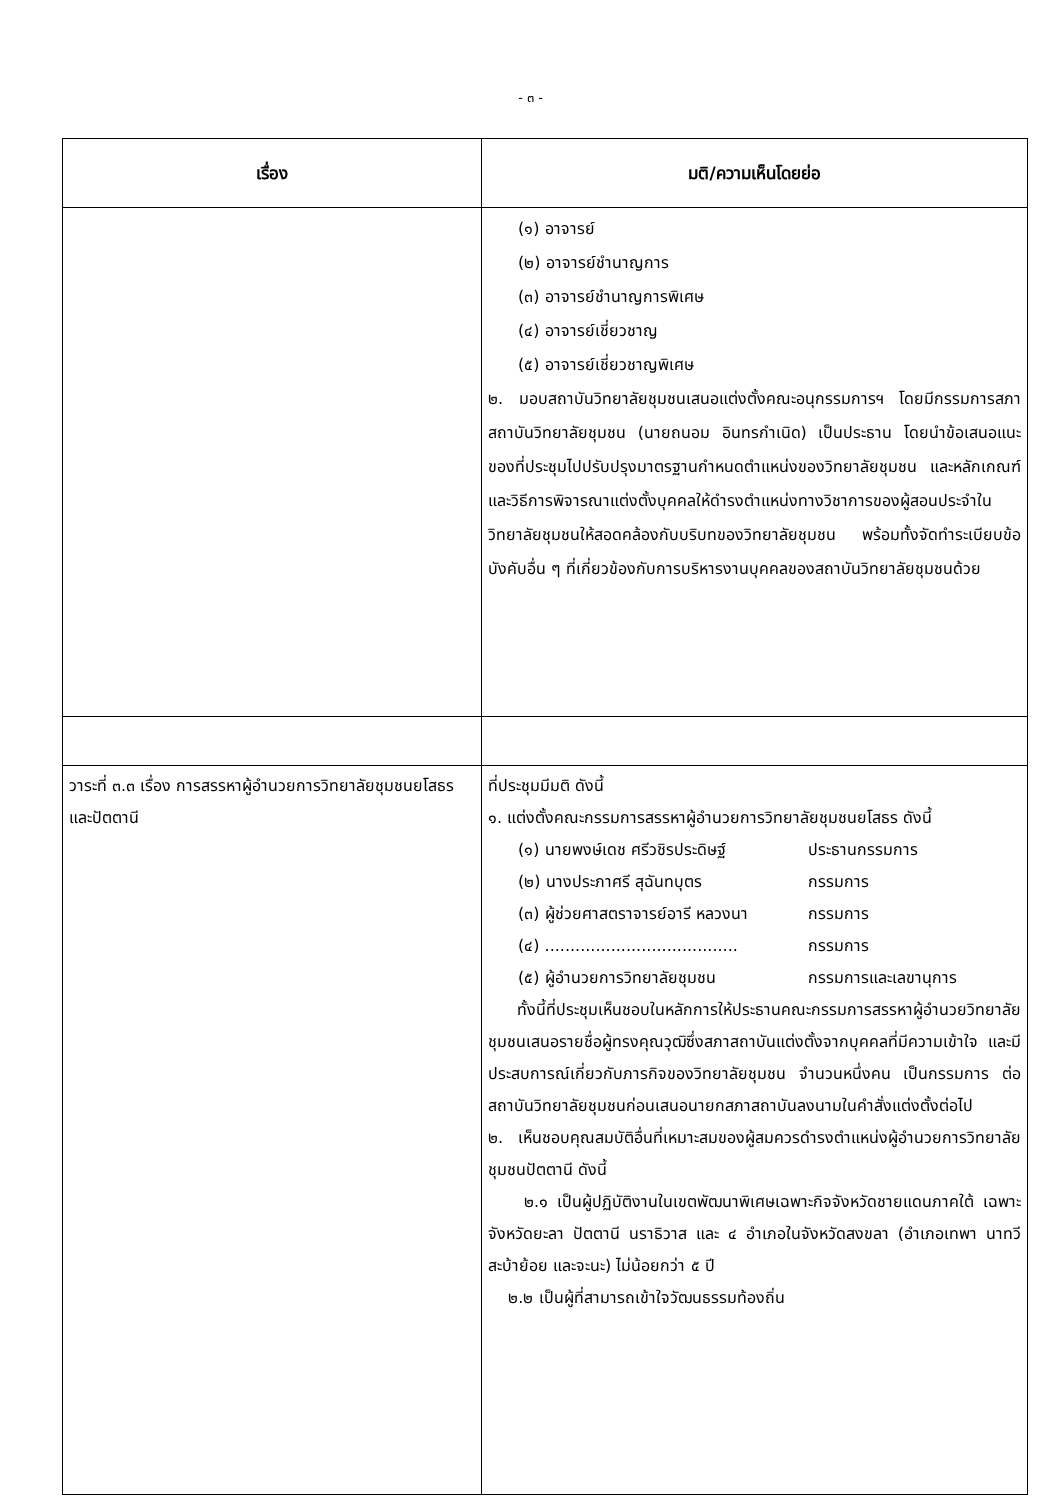- ๓ -
| เรื่อง | มติ/ความเห็นโดยย่อ |
| --- | --- |
| | (๑) อาจารย์ (๒) อาจารย์ชำนาญการ (๓) อาจารย์ชำนาญการพิเศษ (๔) อาจารย์เชี่ยวชาญ (๕) อาจารย์เชี่ยวชาญพิเศษ ๒. มอบสถาบันวิทยาลัยชุมชนเสนอแต่งตั้งคณะอนุกรรมการฯ โดยมีกรรมการสภาสถาบันวิทยาลัยชุมชน (นายถนอม อินทรกำเนิด) เป็นประธาน โดยนำข้อเสนอแนะของที่ประชุมไปปรับปรุงมาตรฐานกำหนดตำแหน่งของวิทยาลัยชุมชน และหลักเกณฑ์และวิธีการพิจารณาแต่งตั้งบุคคลให้ดำรงตำแหน่งทางวิชาการของผู้สอนประจำในวิทยาลัยชุมชนให้สอดคล้องกับบริบทของวิทยาลัยชุมชน พร้อมทั้งจัดทำระเบียบข้อบังคับอื่น ๆ ที่เกี่ยวข้องกับการบริหารงานบุคคลของสถาบันวิทยาลัยชุมชนด้วย |
| วาระที่ ๓.๓ เรื่อง การสรรหาผู้อำนวยการวิทยาลัยชุมชนยโสธร และปัตตานี | ที่ประชุมมีมติ ดังนี้ ๑. แต่งตั้งคณะกรรมการสรรหาผู้อำนวยการวิทยาลัยชุมชนยโสธร ดังนี้ (๑) นายพงษ์เดช ศรีวชิรประดิษฐ์ ประธานกรรมการ (๒) นางประภาศรี สุฉันทบุตร กรรมการ (๓) ผู้ช่วยศาสตราจารย์อารี หลวงนา กรรมการ (๔) ...................................... กรรมการ (๕) ผู้อำนวยการวิทยาลัยชุมชน กรรมการและเลขานุการ ทั้งนี้ที่ประชุมเห็นชอบในหลักการให้ประธานคณะกรรมการสรรหาผู้อำนวยวิทยาลัยชุมชนเสนอรายชื่อผู้ทรงคุณวุฒิซึ่งสภาสถาบันแต่งตั้งจากบุคคลที่มีความเข้าใจ และมีประสบการณ์เกี่ยวกับภารกิจของวิทยาลัยชุมชน จำนวนหนึ่งคน เป็นกรรมการ ต่อสถาบันวิทยาลัยชุมชนก่อนเสนอนายกสภาสถาบันลงนามในคำสั่งแต่งตั้งต่อไป ๒. เห็นชอบคุณสมบัติอื่นที่เหมาะสมของผู้สมควรดำรงตำแหน่งผู้อำนวยการวิทยาลัยชุมชนปัตตานี ดังนี้ ๒.๑ เป็นผู้ปฏิบัติงานในเขตพัฒนาพิเศษเฉพาะกิจจังหวัดชายแดนภาคใต้ เฉพาะจังหวัดยะลา ปัตตานี นราธิวาส และ ๔ อำเภอในจังหวัดสงขลา (อำเภอเทพา นาทวี สะบ้าย้อย และจะนะ) ไม่น้อยกว่า ๕ ปี ๒.๒ เป็นผู้ที่สามารถเข้าใจวัฒนธรรมท้องถิ่น |